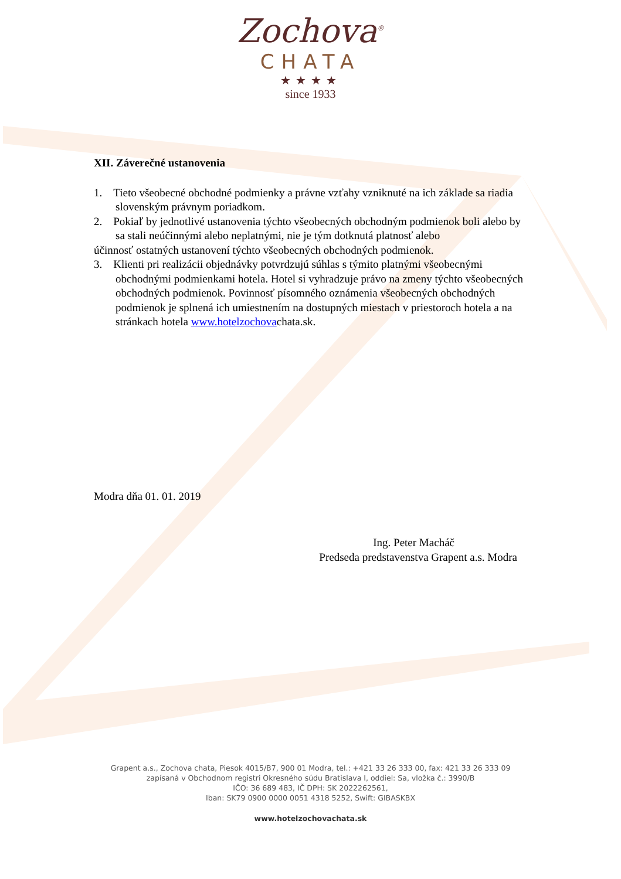Zochova<sup>®</sup>
CHATA
★★★★
since 1933
XII. Záverečné ustanovenia
1. Tieto všeobecné obchodné podmienky a právne vzťahy vzniknuté na ich základe sa riadia
slovenským právnym poriadkom.
2. Pokiaľ by jednotlivé ustanovenia týchto všeobecných obchodným podmienok boli alebo by
sa stali neúčinnými alebo neplatnými, nie je tým dotknutá platnosť alebo
účinnosť ostatných ustanovení týchto všeobecných obchodných podmienok.
3. Klienti pri realizácii objednávky potvrdzujú súhlas s týmito platnými všeobecnými
obchodnými podmienkami hotela. Hotel si vyhradzuje právo na zmeny týchto všeobecných
obchodných podmienok. Povinnosť písomného oznámenia všeobecných obchodných
podmienok je splnená ich umiestnením na dostupných miestach v priestoroch hotela a na
stránkach hotela www.hotelzochovachata.sk.
Modra dňa 01. 01. 2019
Ing. Peter Macháč
Predseda predstavenstva Grapent a.s. Modra
Grapent a.s., Zochova chata, Piesok 4015/B7, 900 01 Modra, tel.: +421 33 26 333 00, fax: 421 33 26 333 09
zapísaná v Obchodnom registri Okresného súdu Bratislava I, oddiel: Sa, vložka č.: 3990/B
IČO: 36 689 483, IČ DPH: SK 2022262561,
Iban: SK79 0900 0000 0051 4318 5252, Swift: GIBASKBX
www.hotelzochovachata.sk